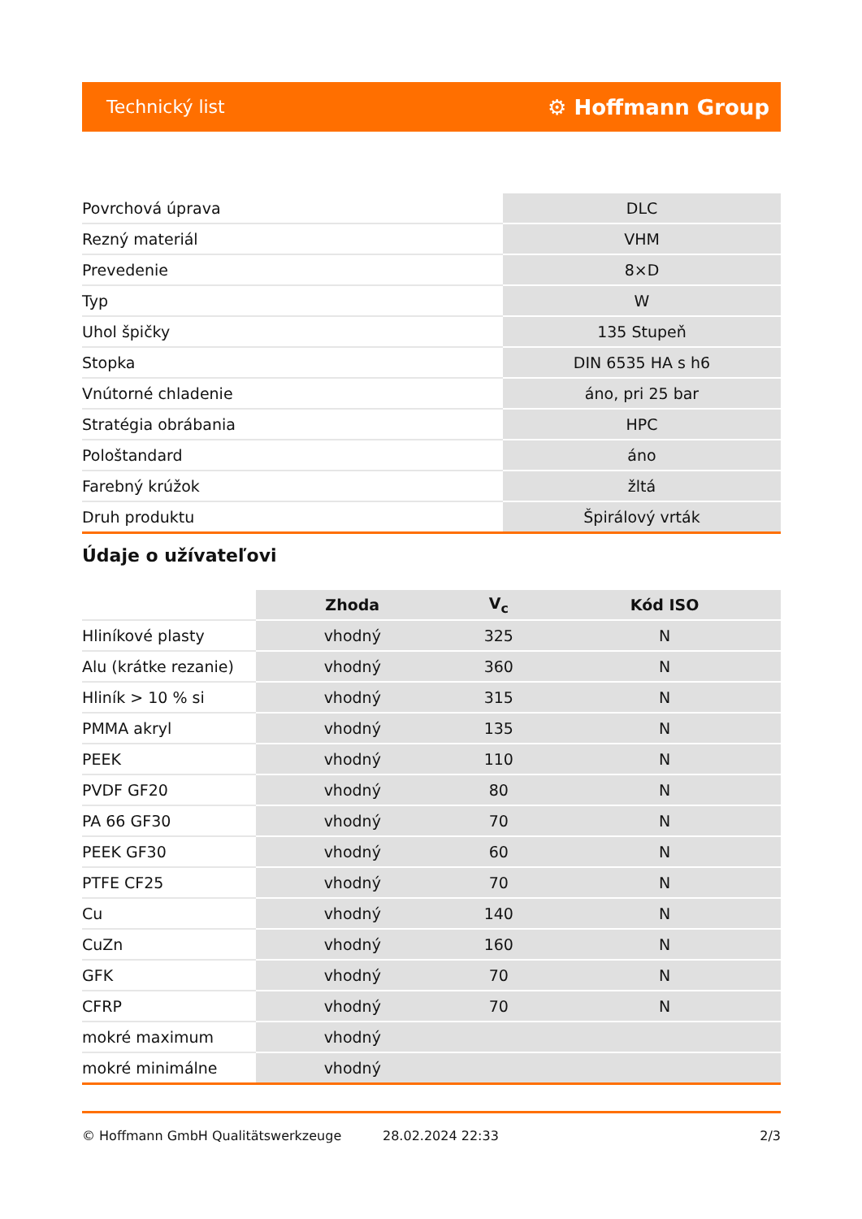Technický list ⚙ Hoffmann Group
| Povrchová úprava | DLC |
| Rezný materiál | VHM |
| Prevedenie | 8×D |
| Typ | W |
| Uhol špičky | 135 Stupeň |
| Stopka | DIN 6535 HA s h6 |
| Vnútorné chladenie | áno, pri 25 bar |
| Stratégia obrábania | HPC |
| Pološtandard | áno |
| Farebný krúžok | žltá |
| Druh produktu | Špirálový vrták |
Údaje o užívateľovi
| | Zhoda | V<sub>c</sub> | Kód ISO |
| --- | --- | --- | --- |
| Hliníkové plasty | vhodný | 325 | N |
| Alu (krátke rezanie) | vhodný | 360 | N |
| Hliník > 10 % si | vhodný | 315 | N |
| PMMA akryl | vhodný | 135 | N |
| PEEK | vhodný | 110 | N |
| PVDF GF20 | vhodný | 80 | N |
| PA 66 GF30 | vhodný | 70 | N |
| PEEK GF30 | vhodný | 60 | N |
| PTFE CF25 | vhodný | 70 | N |
| Cu | vhodný | 140 | N |
| CuZn | vhodný | 160 | N |
| GFK | vhodný | 70 | N |
| CFRP | vhodný | 70 | N |
| mokré maximum | vhodný | | |
| mokré minimálne | vhodný | | |
© Hoffmann GmbH Qualitätswerkzeuge 28.02.2024 22:33 2/3